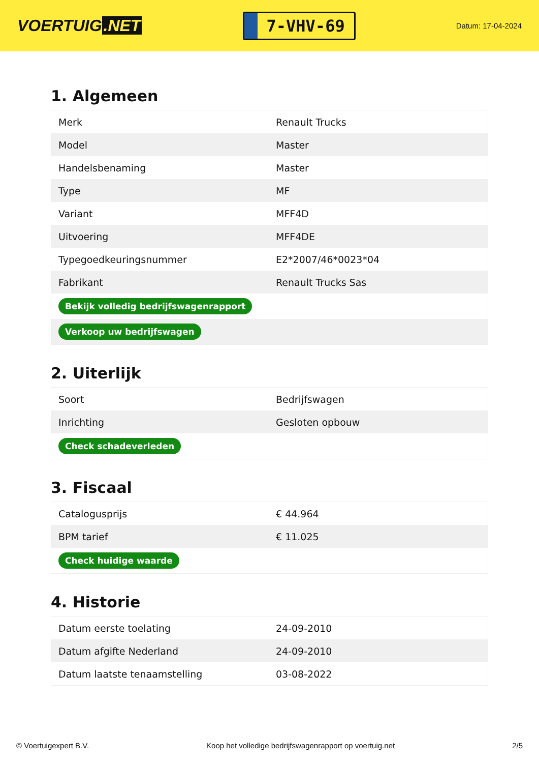VOERTUIG.NET
7-VHV-69
Datum: 17-04-2024
1. Algemeen
| Merk | Renault Trucks |
| Model | Master |
| Handelsbenaming | Master |
| Type | MF |
| Variant | MFF4D |
| Uitvoering | MFF4DE |
| Typegoedkeuringsnummer | E2*2007/46*0023*04 |
| Fabrikant | Renault Trucks Sas |
| Bekijk volledig bedrijfswagenrapport | |
| Verkoop uw bedrijfswagen | |
2. Uiterlijk
| Soort | Bedrijfswagen |
| Inrichting | Gesloten opbouw |
| Check schadeverleden | |
3. Fiscaal
| Catalogusprijs | € 44.964 |
| BPM tarief | € 11.025 |
| Check huidige waarde | |
4. Historie
| Datum eerste toelating | 24-09-2010 |
| Datum afgifte Nederland | 24-09-2010 |
| Datum laatste tenaamstelling | 03-08-2022 |
© Voertuigexpert B.V. Koop het volledige bedrijfswagenrapport op voertuig.net 2/5